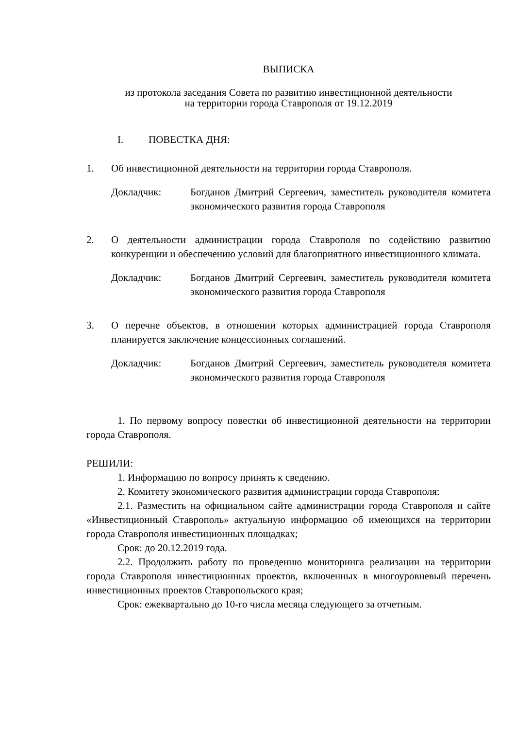ВЫПИСКА
из протокола заседания Совета по развитию инвестиционной деятельности
на территории города Ставрополя от 19.12.2019
I. ПОВЕСТКА ДНЯ:
1. Об инвестиционной деятельности на территории города Ставрополя.
Докладчик: Богданов Дмитрий Сергеевич, заместитель руководителя комитета экономического развития города Ставрополя
2. О деятельности администрации города Ставрополя по содействию развитию конкуренции и обеспечению условий для благоприятного инвестиционного климата.
Докладчик: Богданов Дмитрий Сергеевич, заместитель руководителя комитета экономического развития города Ставрополя
3. О перечне объектов, в отношении которых администрацией города Ставрополя планируется заключение концессионных соглашений.
Докладчик: Богданов Дмитрий Сергеевич, заместитель руководителя комитета экономического развития города Ставрополя
1. По первому вопросу повестки об инвестиционной деятельности на территории города Ставрополя.
РЕШИЛИ:
1. Информацию по вопросу принять к сведению.
2. Комитету экономического развития администрации города Ставрополя:
2.1. Разместить на официальном сайте администрации города Ставрополя и сайте «Инвестиционный Ставрополь» актуальную информацию об имеющихся на территории города Ставрополя инвестиционных площадках;
Срок: до 20.12.2019 года.
2.2. Продолжить работу по проведению мониторинга реализации на территории города Ставрополя инвестиционных проектов, включенных в многоуровневый перечень инвестиционных проектов Ставропольского края;
Срок: ежеквартально до 10-го числа месяца следующего за отчетным.